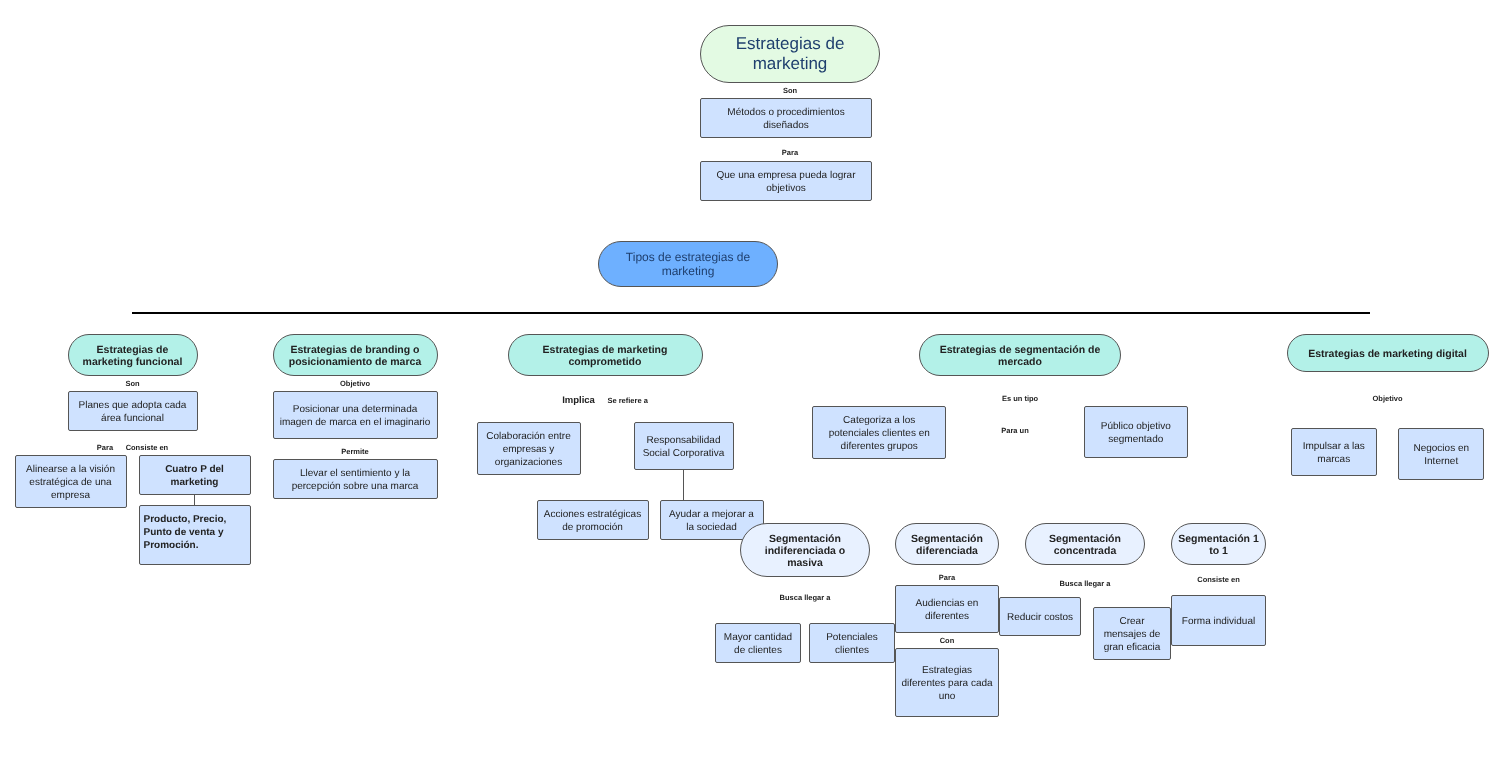Estrategias de marketing
Son
Métodos o procedimientos diseñados
Para
Que una empresa pueda lograr objetivos
Tipos de estrategias de marketing
Estrategias de marketing funcional
Son
Planes que adopta cada área funcional
Para Consiste en
Alinearse a la visión estratégica de una empresa
Cuatro P del marketing
Producto, Precio, Punto de venta y Promoción.
Estrategias de branding o posicionamiento de marca
Objetivo
Posicionar una determinada imagen de marca en el imaginario
Permite
Llevar el sentimiento y la percepción sobre una marca
Estrategias de marketing comprometido
Implica Se refiere a
Colaboración entre empresas y organizaciones
Responsabilidad Social Corporativa
Acciones estratégicas de promoción
Ayudar a mejorar a la sociedad
Estrategias de segmentación de mercado
Es un tipo
Categoriza a los potenciales clientes en diferentes grupos
Para un
Público objetivo segmentado
Segmentación indiferenciada o masiva
Busca llegar a
Mayor cantidad de clientes
Potenciales clientes
Segmentación diferenciada
Para
Audiencias en diferentes
Con
Estrategias diferentes para cada uno
Segmentación concentrada
Busca llegar a
Reducir costos
Crear mensajes de gran eficacia
Segmentación 1 to 1
Consiste en
Forma individual
Estrategias de marketing digital
Objetivo
Impulsar a las marcas
Negocios en Internet